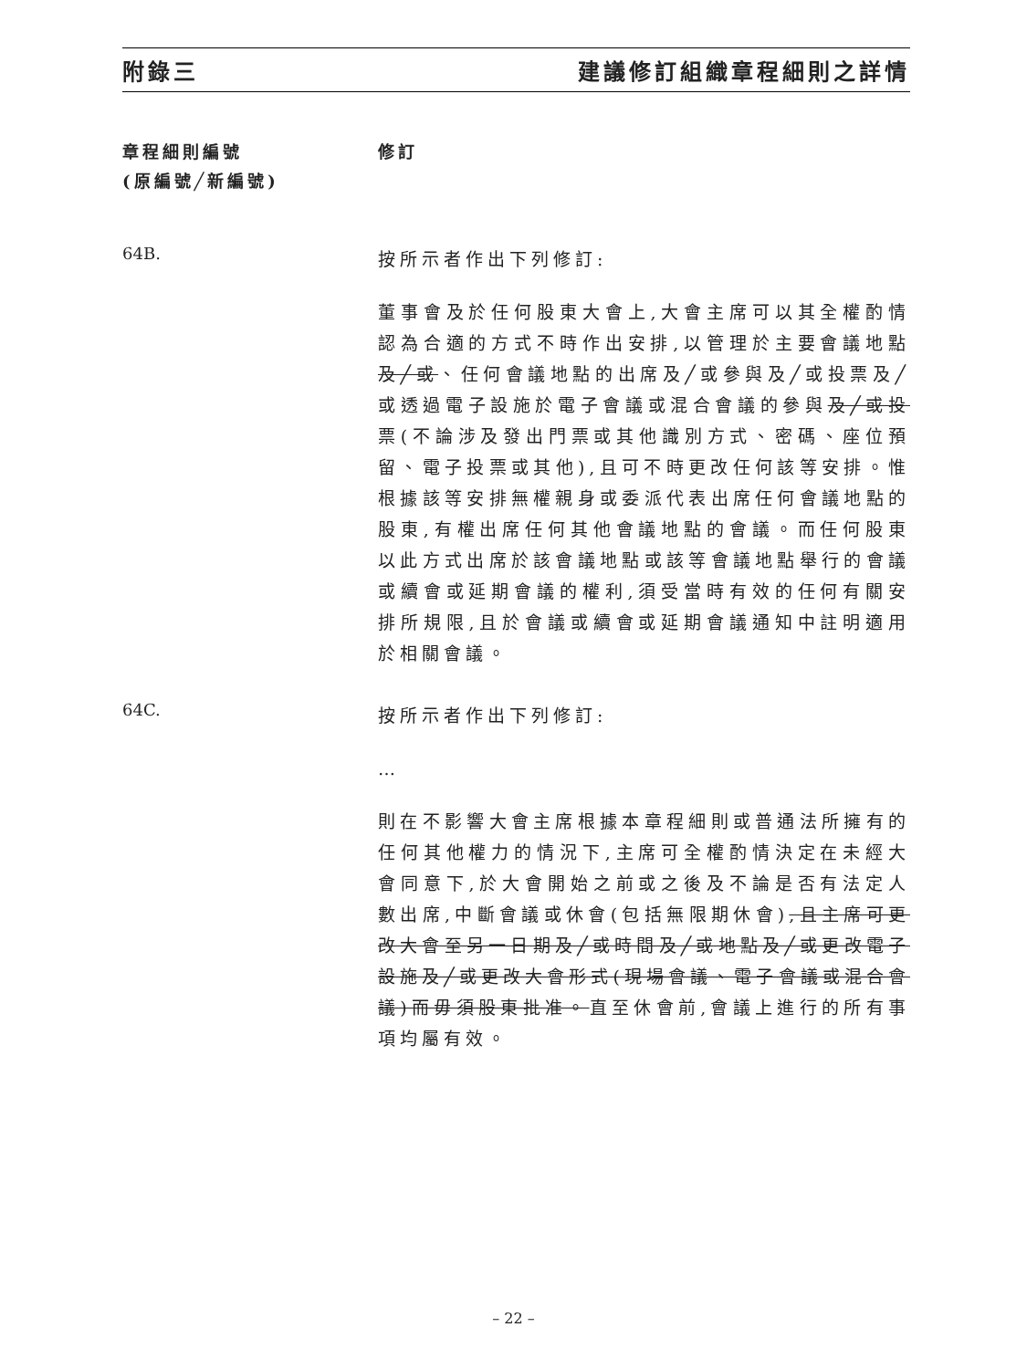附錄三 建議修訂組織章程細則之詳情
章程細則編號
(原編號╱新編號)
修訂
64B.
按所示者作出下列修訂:
董事會及於任何股東大會上,大會主席可以其全權酌情認為合適的方式不時作出安排,以管理於主要會議地點及╱或、任何會議地點的出席及╱或參與及╱或投票及╱或透過電子設施於電子會議或混合會議的參與及╱或投票(不論涉及發出門票或其他識別方式、密碼、座位預留、電子投票或其他),且可不時更改任何該等安排。惟根據該等安排無權親身或委派代表出席任何會議地點的股東,有權出席任何其他會議地點的會議。而任何股東以此方式出席於該會議地點或該等會議地點舉行的會議或續會或延期會議的權利,須受當時有效的任何有關安排所規限,且於會議或續會或延期會議通知中註明適用於相關會議。
64C.
按所示者作出下列修訂:
…
則在不影響大會主席根據本章程細則或普通法所擁有的任何其他權力的情況下,主席可全權酌情決定在未經大會同意下,於大會開始之前或之後及不論是否有法定人數出席,中斷會議或休會(包括無限期休會),且主席可更改大會至另一日期及╱或時間及╱或地點及╱或更改電子設施及╱或更改大會形式(現場會議、電子會議或混合會議)而毋須股東批准。直至休會前,會議上進行的所有事項均屬有效。
– 22 –